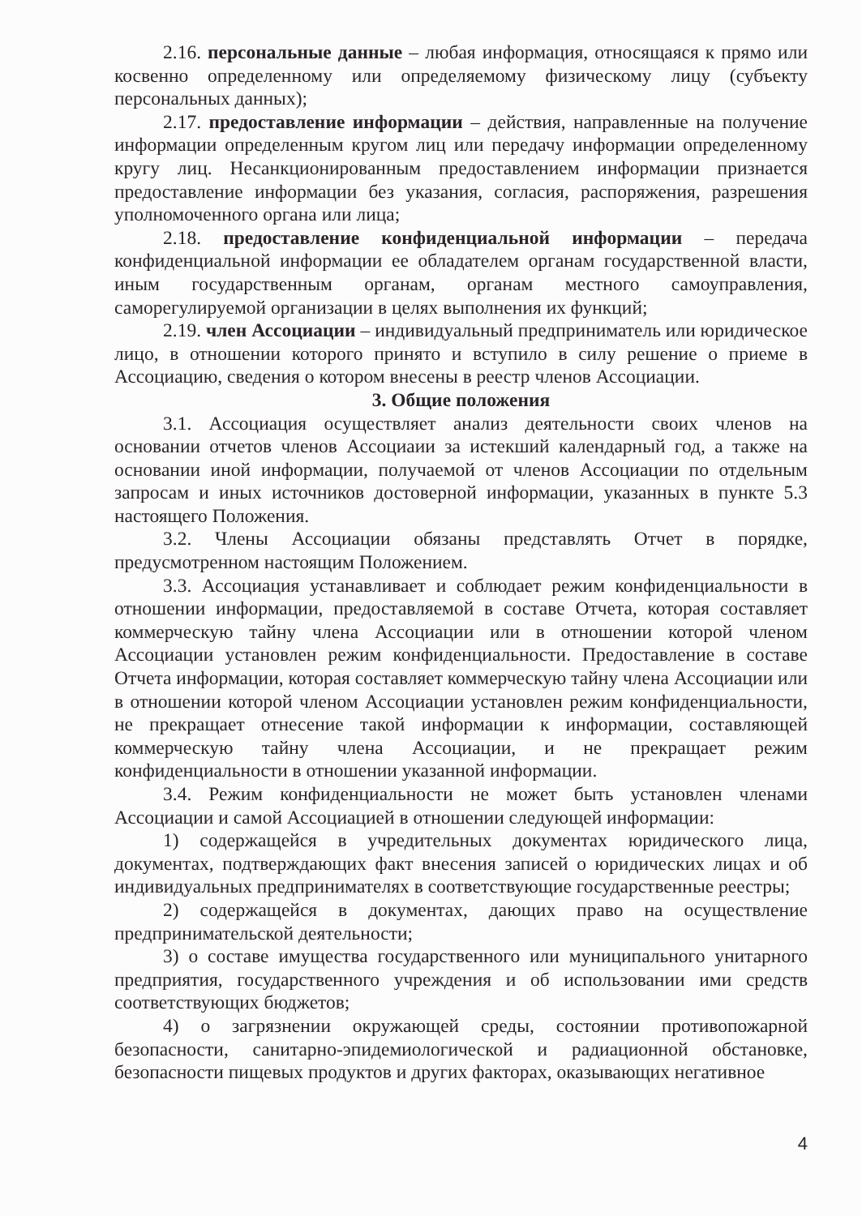2.16. персональные данные – любая информация, относящаяся к прямо или косвенно определенному или определяемому физическому лицу (субъекту персональных данных);
2.17. предоставление информации – действия, направленные на получение информации определенным кругом лиц или передачу информации определенному кругу лиц. Несанкционированным предоставлением информации признается предоставление информации без указания, согласия, распоряжения, разрешения уполномоченного органа или лица;
2.18. предоставление конфиденциальной информации – передача конфиденциальной информации ее обладателем органам государственной власти, иным государственным органам, органам местного самоуправления, саморегулируемой организации в целях выполнения их функций;
2.19. член Ассоциации – индивидуальный предприниматель или юридическое лицо, в отношении которого принято и вступило в силу решение о приеме в Ассоциацию, сведения о котором внесены в реестр членов Ассоциации.
3. Общие положения
3.1. Ассоциация осуществляет анализ деятельности своих членов на основании отчетов членов Ассоциаии за истекший календарный год, а также на основании иной информации, получаемой от членов Ассоциации по отдельным запросам и иных источников достоверной информации, указанных в пункте 5.3 настоящего Положения.
3.2. Члены Ассоциации обязаны представлять Отчет в порядке, предусмотренном настоящим Положением.
3.3. Ассоциация устанавливает и соблюдает режим конфиденциальности в отношении информации, предоставляемой в составе Отчета, которая составляет коммерческую тайну члена Ассоциации или в отношении которой членом Ассоциации установлен режим конфиденциальности. Предоставление в составе Отчета информации, которая составляет коммерческую тайну члена Ассоциации или в отношении которой членом Ассоциации установлен режим конфиденциальности, не прекращает отнесение такой информации к информации, составляющей коммерческую тайну члена Ассоциации, и не прекращает режим конфиденциальности в отношении указанной информации.
3.4. Режим конфиденциальности не может быть установлен членами Ассоциации и самой Ассоциацией в отношении следующей информации:
1) содержащейся в учредительных документах юридического лица, документах, подтверждающих факт внесения записей о юридических лицах и об индивидуальных предпринимателях в соответствующие государственные реестры;
2) содержащейся в документах, дающих право на осуществление предпринимательской деятельности;
3) о составе имущества государственного или муниципального унитарного предприятия, государственного учреждения и об использовании ими средств соответствующих бюджетов;
4) о загрязнении окружающей среды, состоянии противопожарной безопасности, санитарно-эпидемиологической и радиационной обстановке, безопасности пищевых продуктов и других факторах, оказывающих негативное
4